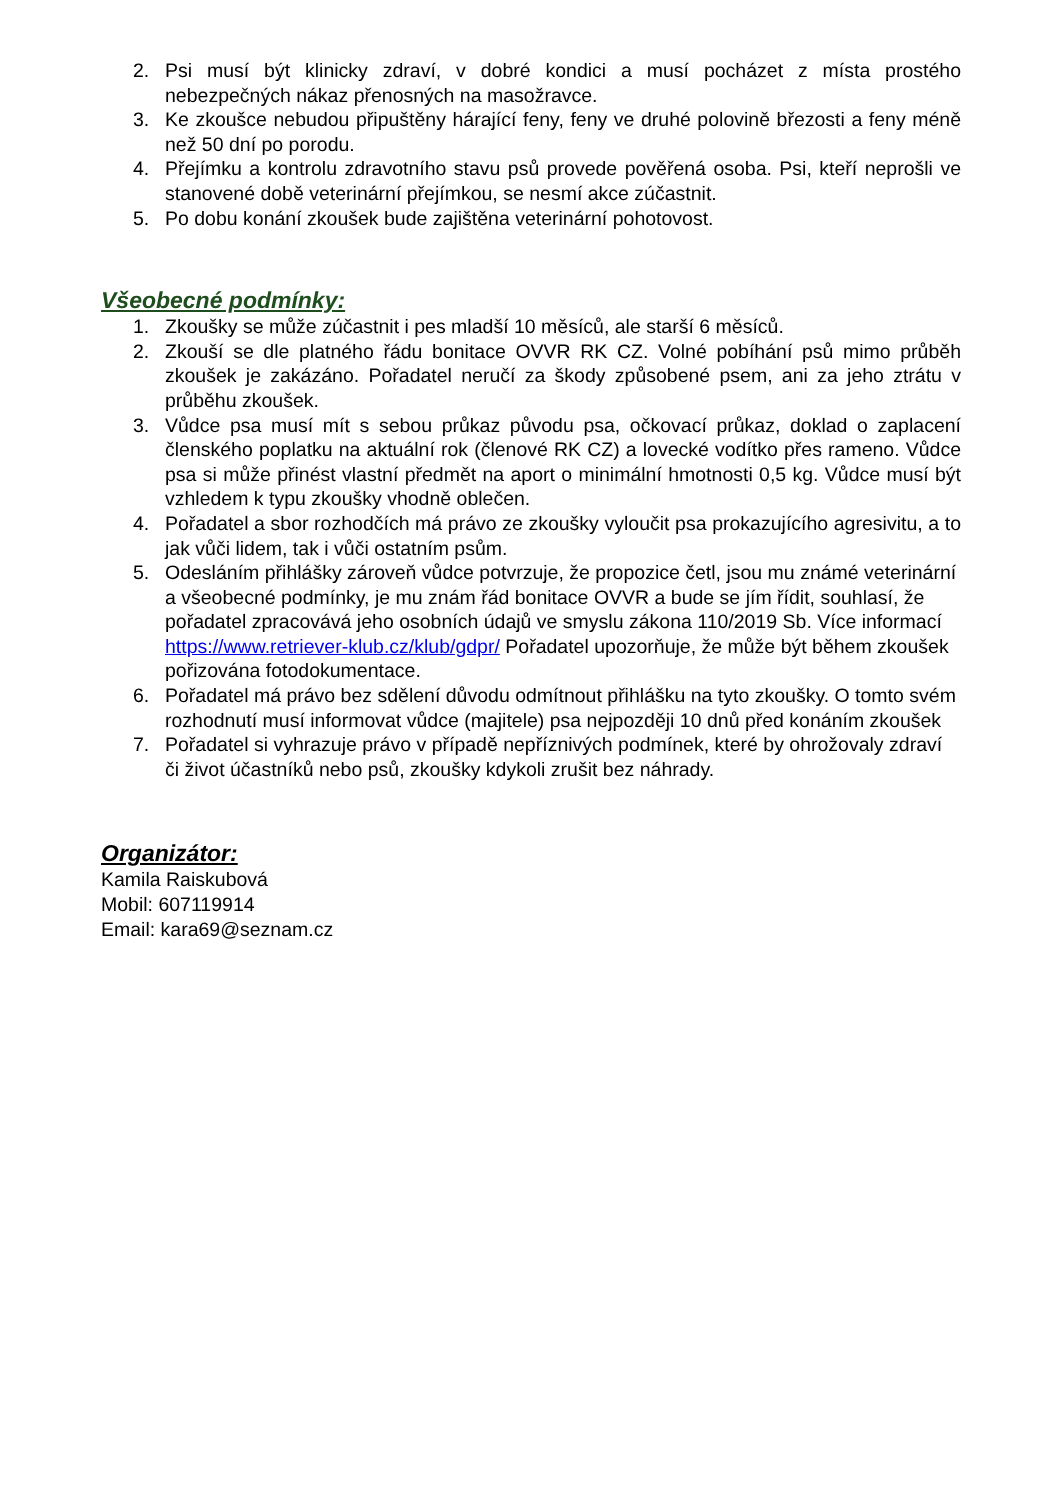2. Psi musí být klinicky zdraví, v dobré kondici a musí pocházet z místa prostého nebezpečných nákaz přenosných na masožravce.
3. Ke zkoušce nebudou připuštěny hárající feny, feny ve druhé polovině březosti a feny méně než 50 dní po porodu.
4. Přejímku a kontrolu zdravotního stavu psů provede pověřená osoba. Psi, kteří neprošli ve stanovené době veterinární přejímkou, se nesmí akce zúčastnit.
5. Po dobu konání zkoušek bude zajištěna veterinární pohotovost.
Všeobecné podmínky:
1. Zkoušky se může zúčastnit i pes mladší 10 měsíců, ale starší 6 měsíců.
2. Zkouší se dle platného řádu bonitace OVVR RK CZ. Volné pobíhání psů mimo průběh zkoušek je zakázáno. Pořadatel neručí za škody způsobené psem, ani za jeho ztrátu v průběhu zkoušek.
3. Vůdce psa musí mít s sebou průkaz původu psa, očkovací průkaz, doklad o zaplacení členského poplatku na aktuální rok (členové RK CZ) a lovecké vodítko přes rameno. Vůdce psa si může přinést vlastní předmět na aport o minimální hmotnosti 0,5 kg. Vůdce musí být vzhledem k typu zkoušky vhodně oblečen.
4. Pořadatel a sbor rozhodčích má právo ze zkoušky vyloučit psa prokazujícího agresivitu, a to jak vůči lidem, tak i vůči ostatním psům.
5. Odesláním přihlášky zároveň vůdce potvrzuje, že propozice četl, jsou mu známé veterinární a všeobecné podmínky, je mu znám řád bonitace OVVR a bude se jím řídit, souhlasí, že pořadatel zpracovává jeho osobních údajů ve smyslu zákona 110/2019 Sb. Více informací https://www.retriever-klub.cz/klub/gdpr/ Pořadatel upozorňuje, že může být během zkoušek pořizována fotodokumentace.
6. Pořadatel má právo bez sdělení důvodu odmítnout přihlášku na tyto zkoušky. O tomto svém rozhodnutí musí informovat vůdce (majitele) psa nejpozději 10 dnů před konáním zkoušek
7. Pořadatel si vyhrazuje právo v případě nepříznivých podmínek, které by ohrožovaly zdraví či život účastníků nebo psů, zkoušky kdykoli zrušit bez náhrady.
Organizátor:
Kamila Raiskubová
Mobil: 607119914
Email: kara69@seznam.cz